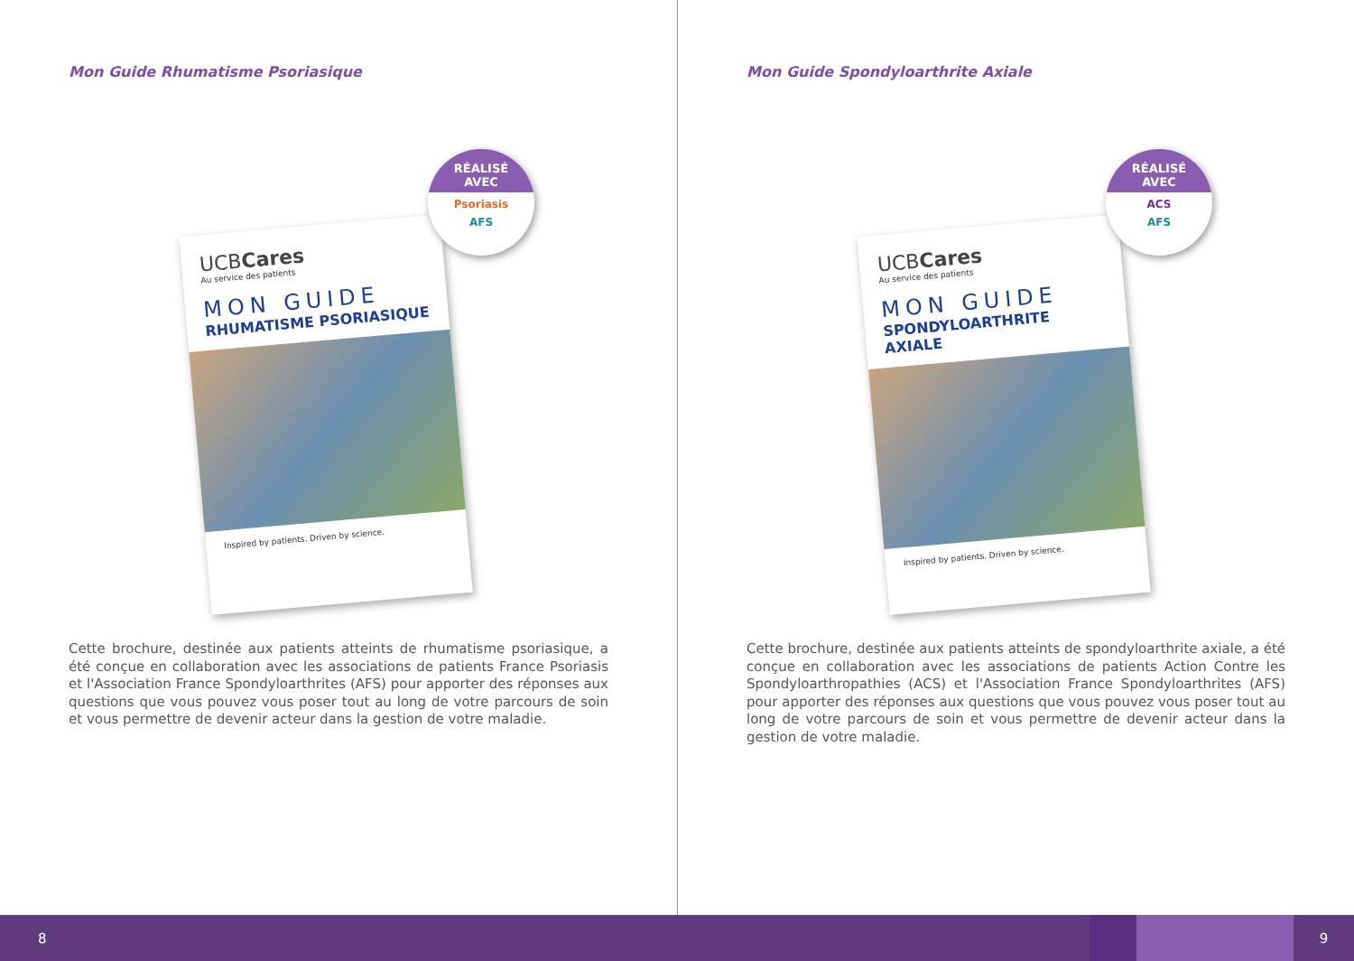Mon Guide Rhumatisme Psoriasique
UCBCares
Au service des patients
MON GUIDE
RHUMATISME PSORIASIQUE
Inspired by patients. Driven by science.
RÉALISÉ
AVEC
Psoriasis
AFS
Cette brochure, destinée aux patients atteints de rhumatisme psoriasique, a été conçue en collaboration avec les associations de patients France Psoriasis et l'Association France Spondyloarthrites (AFS) pour apporter des réponses aux questions que vous pouvez vous poser tout au long de votre parcours de soin et vous permettre de devenir acteur dans la gestion de votre maladie.
Mon Guide Spondyloarthrite Axiale
UCBCares
Au service des patients
MON GUIDE
SPONDYLOARTHRITE AXIALE
Inspired by patients. Driven by science.
RÉALISÉ
AVEC
ACS
AFS
Cette brochure, destinée aux patients atteints de spondyloarthrite axiale, a été conçue en collaboration avec les associations de patients Action Contre les Spondyloarthropathies (ACS) et l'Association France Spondyloarthrites (AFS) pour apporter des réponses aux questions que vous pouvez vous poser tout au long de votre parcours de soin et vous permettre de devenir acteur dans la gestion de votre maladie.
8 9